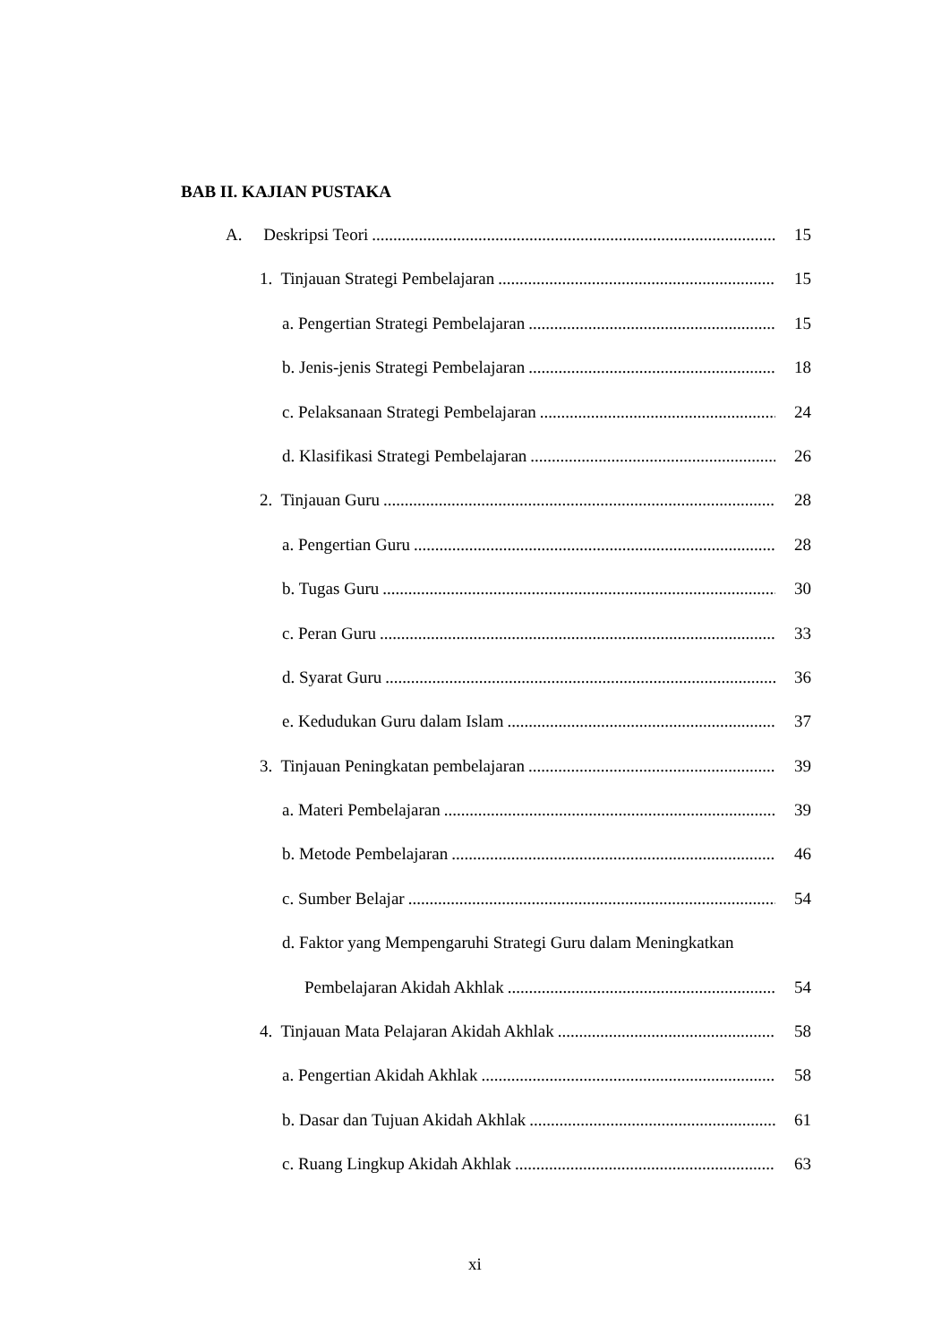BAB II. KAJIAN PUSTAKA
A. Deskripsi Teori 15
1. Tinjauan Strategi Pembelajaran 15
a. Pengertian Strategi Pembelajaran 15
b. Jenis-jenis Strategi Pembelajaran 18
c. Pelaksanaan Strategi Pembelajaran 24
d. Klasifikasi Strategi Pembelajaran 26
2. Tinjauan Guru 28
a. Pengertian Guru 28
b. Tugas Guru 30
c. Peran Guru 33
d. Syarat Guru 36
e. Kedudukan Guru dalam Islam 37
3. Tinjauan Peningkatan pembelajaran 39
a. Materi Pembelajaran 39
b. Metode Pembelajaran 46
c. Sumber Belajar 54
d. Faktor yang Mempengaruhi Strategi Guru dalam Meningkatkan
Pembelajaran Akidah Akhlak 54
4. Tinjauan Mata Pelajaran Akidah Akhlak 58
a. Pengertian Akidah Akhlak 58
b. Dasar dan Tujuan Akidah Akhlak 61
c. Ruang Lingkup Akidah Akhlak 63
xi